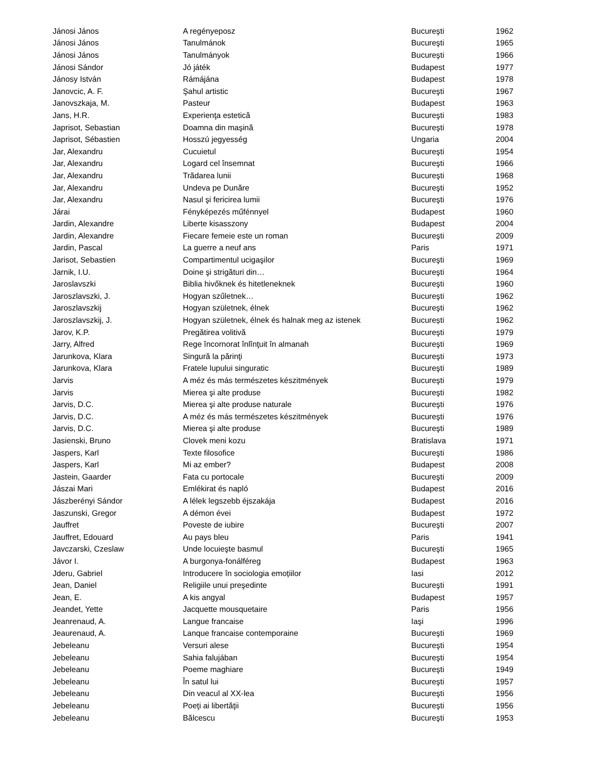| Jánosi János | A regényeposz | Bucureşti | 1962 |
| Jánosi János | Tanulmánok | Bucureşti | 1965 |
| Jánosi János | Tanulmányok | Bucureşti | 1966 |
| Jánosi Sándor | Jó játék | Budapest | 1977 |
| Jánosy István | Rámájána | Budapest | 1978 |
| Janovcic, A. F. | Şahul artistic | Bucureşti | 1967 |
| Janovszkaja, M. | Pasteur | Budapest | 1963 |
| Jans, H.R. | Experienţa estetică | Bucureşti | 1983 |
| Japrisot, Sebastian | Doamna din maşină | Bucureşti | 1978 |
| Japrisot, Sébastien | Hosszú jegyesség | Ungaria | 2004 |
| Jar, Alexandru | Cucuietul | Bucureşti | 1954 |
| Jar, Alexandru | Logard cel însemnat | Bucureşti | 1966 |
| Jar, Alexandru | Trădarea lunii | Bucureşti | 1968 |
| Jar, Alexandru | Undeva pe Dunăre | Bucureşti | 1952 |
| Jar, Alexandru | Nasul şi fericirea lumii | Bucureşti | 1976 |
| Járai | Fényképezés műfénnyel | Budapest | 1960 |
| Jardin, Alexandre | Liberte kisasszony | Budapest | 2004 |
| Jardin, Alexandre | Fiecare femeie este un roman | Bucureşti | 2009 |
| Jardin, Pascal | La guerre a neuf ans | Paris | 1971 |
| Jarisot, Sebastien | Compartimentul ucigaşilor | Bucureşti | 1969 |
| Jarnik, I.U. | Doine şi strigături din… | Bucureşti | 1964 |
| Jaroslavszki | Biblia hivőknek és hitetleneknek | Bucureşti | 1960 |
| Jaroszlavszki, J. | Hogyan szűletnek… | Bucureşti | 1962 |
| Jaroszlavszkij | Hogyan születnek, élnek | Bucureşti | 1962 |
| Jaroszlavszkij, J. | Hogyan születnek, élnek és halnak meg az istenek | București | 1962 |
| Jarov, K.P. | Pregătirea volitivă | Bucureşti | 1979 |
| Jarry, Alfred | Rege încornorat înlînţuit în almanah | Bucureşti | 1969 |
| Jarunkova, Klara | Singură la părinţi | Bucureşti | 1973 |
| Jarunkova, Klara | Fratele lupului singuratic | Bucureşti | 1989 |
| Jarvis | A méz és más természetes készitmények | Bucureşti | 1979 |
| Jarvis | Mierea şi alte produse | Bucureşti | 1982 |
| Jarvis, D.C. | Mierea şi alte produse naturale | Bucureşti | 1976 |
| Jarvis, D.C. | A méz és más természetes készitmények | Bucureşti | 1976 |
| Jarvis, D.C. | Mierea şi alte produse | Bucureşti | 1989 |
| Jasienski, Bruno | Clovek meni kozu | Bratislava | 1971 |
| Jaspers, Karl | Texte filosofice | Bucureşti | 1986 |
| Jaspers, Karl | Mi az ember? | Budapest | 2008 |
| Jastein, Gaarder | Fata cu portocale | Bucureşti | 2009 |
| Jászai Mari | Emlékirat és napló | Budapest | 2016 |
| Jászberényi Sándor | A lélek legszebb éjszakája | Budapest | 2016 |
| Jaszunski, Gregor | A démon évei | Budapest | 1972 |
| Jauffret | Poveste de iubire | Bucureşti | 2007 |
| Jauffret, Edouard | Au pays bleu | Paris | 1941 |
| Javczarski, Czeslaw | Unde locuieşte basmul | Bucureşti | 1965 |
| Jávor I. | A burgonya-fonálféreg | Budapest | 1963 |
| Jderu, Gabriel | Introducere în sociologia emoțiilor | Iasi | 2012 |
| Jean, Daniel | Religiile unui preşedinte | Bucureşti | 1991 |
| Jean, E. | A kis angyal | Budapest | 1957 |
| Jeandet, Yette | Jacquette mousquetaire | Paris | 1956 |
| Jeanrenaud, A. | Langue francaise | Iaşi | 1996 |
| Jeaurenaud, A. | Lanque francaise contemporaine | Bucureşti | 1969 |
| Jebeleanu | Versuri alese | Bucureşti | 1954 |
| Jebeleanu | Sahia falujában | Bucureşti | 1954 |
| Jebeleanu | Poeme maghiare | Bucureşti | 1949 |
| Jebeleanu | În satul lui | Bucureşti | 1957 |
| Jebeleanu | Din veacul al XX-lea | Bucureşti | 1956 |
| Jebeleanu | Poeţi ai libertăţii | Bucureşti | 1956 |
| Jebeleanu | Bălcescu | Bucureşti | 1953 |